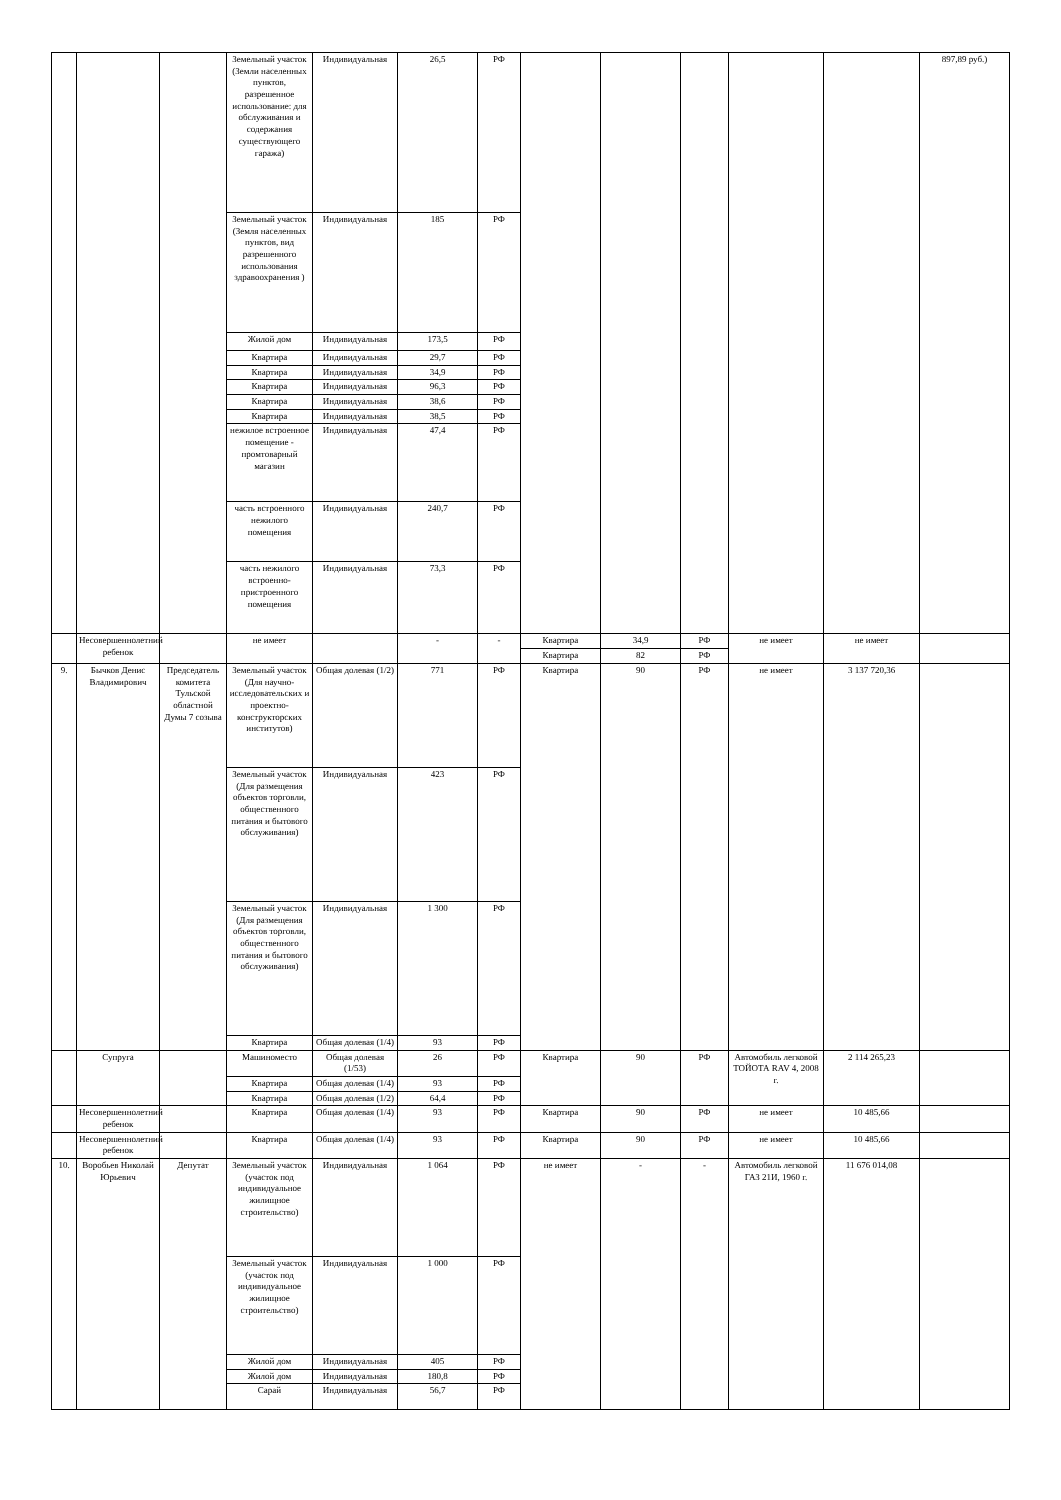| | | | Земельный участок (Земли населенных пунктов, разрешенное использование: для обслуживания и содержания существующего гаража) | Индивидуальная | 26,5 | РФ | | | | | | 897,89 руб.) |
| | | | Земельный участок (Земля населенных пунктов, вид разрешенного использования здравоохранения ) | Индивидуальная | 185 | РФ | | | | | | |
| | | | Жилой дом | Индивидуальная | 173,5 | РФ | | | | | | |
| | | | Квартира | Индивидуальная | 29,7 | РФ | | | | | | |
| | | | Квартира | Индивидуальная | 34,9 | РФ | | | | | | |
| | | | Квартира | Индивидуальная | 96,3 | РФ | | | | | | |
| | | | Квартира | Индивидуальная | 38,6 | РФ | | | | | | |
| | | | Квартира | Индивидуальная | 38,5 | РФ | | | | | | |
| | | | нежилое встроенное помещение - промтоварный магазин | Индивидуальная | 47,4 | РФ | | | | | | |
| | | | часть встроенного нежилого помещения | Индивидуальная | 240,7 | РФ | | | | | | |
| | | | часть нежилого встроенно-пристроенного помещения | Индивидуальная | 73,3 | РФ | | | | | | |
| | Несовершеннолетний ребенок | | не имеет | | - | - | Квартира | 34,9 | РФ | не имеет | не имеет | |
| | | | | | | | Квартира | 82 | РФ | | | |
| 9. | Бычков Денис Владимирович | Председатель комитета Тульской областной Думы 7 созыва | Земельный участок (Для научно-исследовательских и проектно-конструкторских институтов) | Общая долевая (1/2) | 771 | РФ | Квартира | 90 | РФ | не имеет | 3 137 720,36 | |
| | | | Земельный участок (Для размещения объектов торговли, общественного питания и бытового обслуживания) | Индивидуальная | 423 | РФ | | | | | | |
| | | | Земельный участок (Для размещения объектов торговли, общественного питания и бытового обслуживания) | Индивидуальная | 1 300 | РФ | | | | | | |
| | | | Квартира | Общая долевая (1/4) | 93 | РФ | | | | | | |
| | Супруга | | Машиноместо | Общая долевая (1/53) | 26 | РФ | Квартира | 90 | РФ | Автомобиль легковой ТОЙОТА RAV 4, 2008 г. | 2 114 265,23 | |
| | | | Квартира | Общая долевая (1/4) | 93 | РФ | | | | | | |
| | | | Квартира | Общая долевая (1/2) | 64,4 | РФ | | | | | | |
| | Несовершеннолетний ребенок | | Квартира | Общая долевая (1/4) | 93 | РФ | Квартира | 90 | РФ | не имеет | 10 485,66 | |
| | Несовершеннолетний ребенок | | Квартира | Общая долевая (1/4) | 93 | РФ | Квартира | 90 | РФ | не имеет | 10 485,66 | |
| 10. | Воробьев Николай Юрьевич | Депутат | Земельный участок (участок под индивидуальное жилищное строительство) | Индивидуальная | 1 064 | РФ | не имеет | - | - | Автомобиль легковой ГАЗ 21И, 1960 г. | 11 676 014,08 | |
| | | | Земельный участок (участок под индивидуальное жилищное строительство) | Индивидуальная | 1 000 | РФ | | | | | | |
| | | | Жилой дом | Индивидуальная | 405 | РФ | | | | | | |
| | | | Жилой дом | Индивидуальная | 180,8 | РФ | | | | | | |
| | | | Сарай | Индивидуальная | 56,7 | РФ | | | | | | |